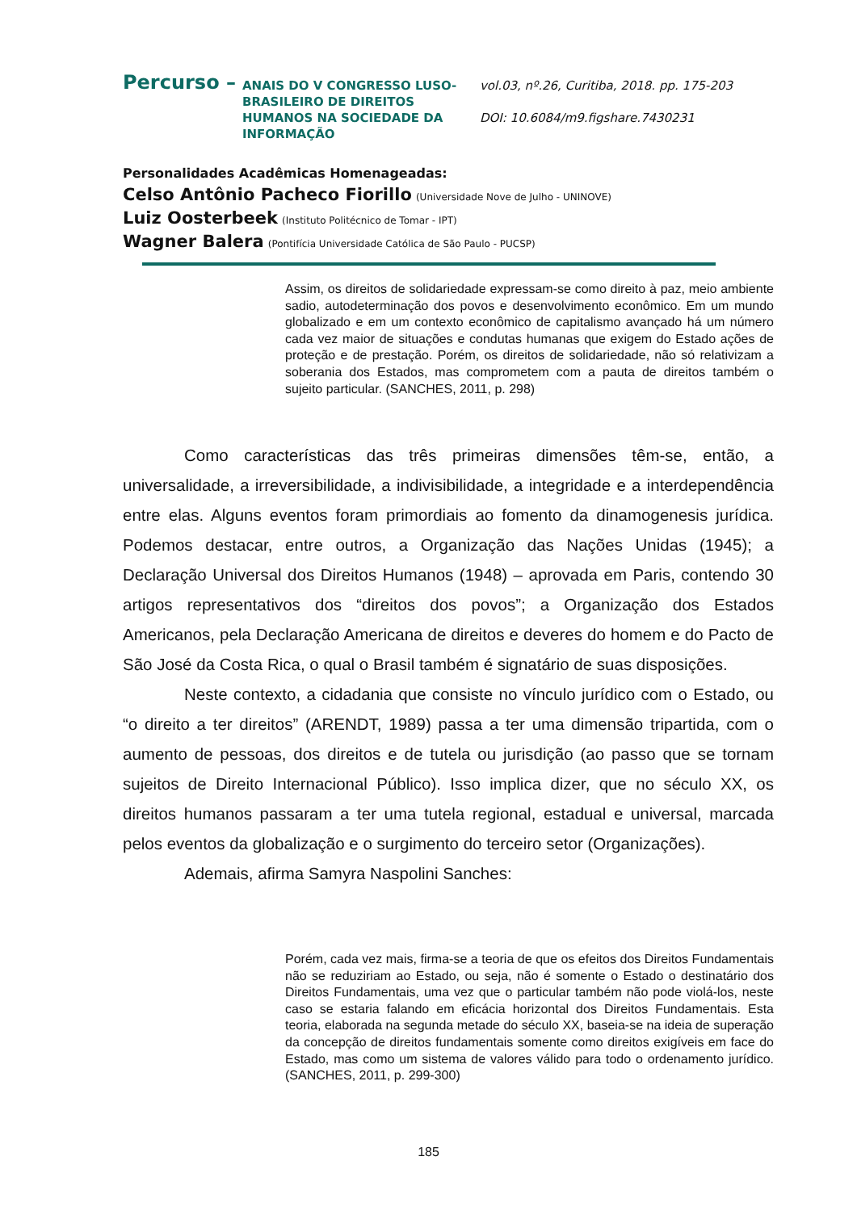Percurso –
ANAIS DO V CONGRESSO LUSO-BRASILEIRO DE DIREITOS HUMANOS NA SOCIEDADE DA INFORMAÇÃO
vol.03, nº.26, Curitiba, 2018. pp. 175-203
DOI: 10.6084/m9.figshare.7430231
Personalidades Acadêmicas Homenageadas:
Celso Antônio Pacheco Fiorillo (Universidade Nove de Julho - UNINOVE)
Luiz Oosterbeek (Instituto Politécnico de Tomar - IPT)
Wagner Balera (Pontifícia Universidade Católica de São Paulo - PUCSP)
Assim, os direitos de solidariedade expressam-se como direito à paz, meio ambiente sadio, autodeterminação dos povos e desenvolvimento econômico. Em um mundo globalizado e em um contexto econômico de capitalismo avançado há um número cada vez maior de situações e condutas humanas que exigem do Estado ações de proteção e de prestação. Porém, os direitos de solidariedade, não só relativizam a soberania dos Estados, mas comprometem com a pauta de direitos também o sujeito particular. (SANCHES, 2011, p. 298)
Como características das três primeiras dimensões têm-se, então, a universalidade, a irreversibilidade, a indivisibilidade, a integridade e a interdependência entre elas. Alguns eventos foram primordiais ao fomento da dinamogenesis jurídica. Podemos destacar, entre outros, a Organização das Nações Unidas (1945); a Declaração Universal dos Direitos Humanos (1948) – aprovada em Paris, contendo 30 artigos representativos dos “direitos dos povos”; a Organização dos Estados Americanos, pela Declaração Americana de direitos e deveres do homem e do Pacto de São José da Costa Rica, o qual o Brasil também é signatário de suas disposições.
Neste contexto, a cidadania que consiste no vínculo jurídico com o Estado, ou “o direito a ter direitos” (ARENDT, 1989) passa a ter uma dimensão tripartida, com o aumento de pessoas, dos direitos e de tutela ou jurisdição (ao passo que se tornam sujeitos de Direito Internacional Público). Isso implica dizer, que no século XX, os direitos humanos passaram a ter uma tutela regional, estadual e universal, marcada pelos eventos da globalização e o surgimento do terceiro setor (Organizações).
Ademais, afirma Samyra Naspolini Sanches:
Porém, cada vez mais, firma-se a teoria de que os efeitos dos Direitos Fundamentais não se reduziriam ao Estado, ou seja, não é somente o Estado o destinatário dos Direitos Fundamentais, uma vez que o particular também não pode violá-los, neste caso se estaria falando em eficácia horizontal dos Direitos Fundamentais. Esta teoria, elaborada na segunda metade do século XX, baseia-se na ideia de superação da concepção de direitos fundamentais somente como direitos exigíveis em face do Estado, mas como um sistema de valores válido para todo o ordenamento jurídico. (SANCHES, 2011, p. 299-300)
185